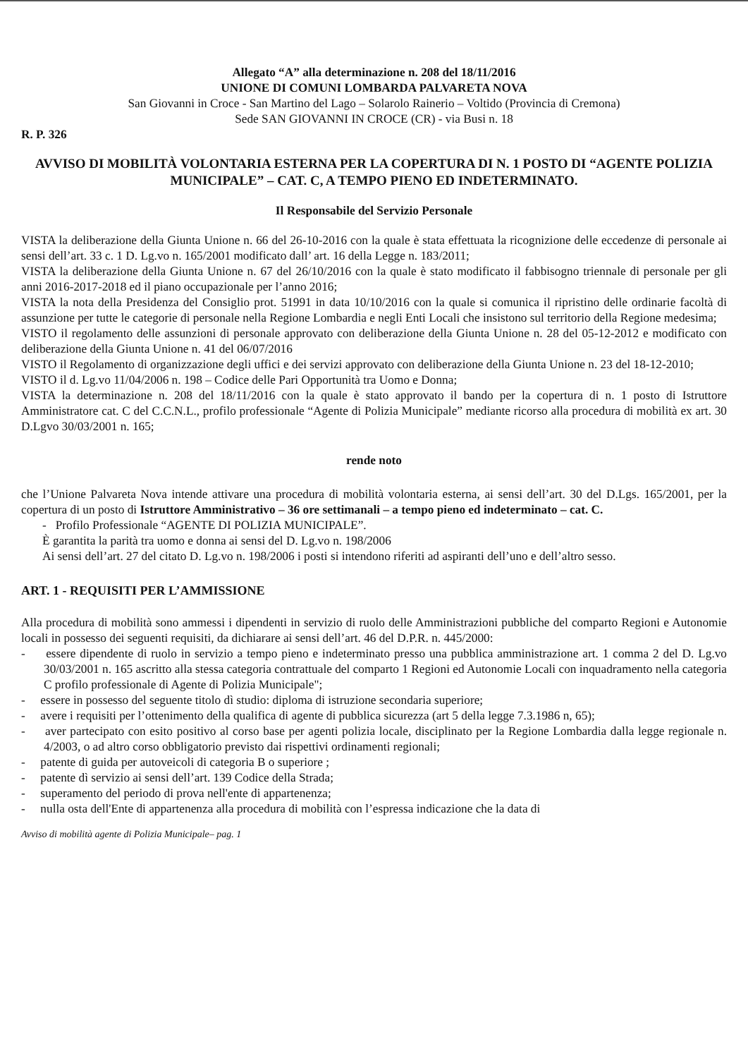Allegato “A” alla determinazione n. 208 del 18/11/2016
UNIONE DI COMUNI LOMBARDA PALVARETA NOVA
San Giovanni in Croce - San Martino del Lago – Solarolo Rainerio – Voltido (Provincia di Cremona)
Sede SAN GIOVANNI IN CROCE (CR) - via Busi n. 18
R. P. 326
AVVISO DI MOBILITÀ VOLONTARIA ESTERNA PER LA COPERTURA DI N. 1 POSTO DI “AGENTE POLIZIA MUNICIPALE” – CAT. C, A TEMPO PIENO ED INDETERMINATO.
Il Responsabile del Servizio Personale
VISTA la deliberazione della Giunta Unione n. 66 del 26-10-2016 con la quale è stata effettuata la ricognizione delle eccedenze di personale ai sensi dell’art. 33 c. 1 D. Lg.vo n. 165/2001 modificato dall’ art. 16 della Legge n. 183/2011;
VISTA la deliberazione della Giunta Unione n. 67 del 26/10/2016 con la quale è stato modificato il fabbisogno triennale di personale per gli anni 2016-2017-2018 ed il piano occupazionale per l’anno 2016;
VISTA la nota della Presidenza del Consiglio prot. 51991 in data 10/10/2016 con la quale si comunica il ripristino delle ordinarie facoltà di assunzione per tutte le categorie di personale nella Regione Lombardia e negli Enti Locali che insistono sul territorio della Regione medesima;
VISTO il regolamento delle assunzioni di personale approvato con deliberazione della Giunta Unione n. 28 del 05-12-2012 e modificato con deliberazione della Giunta Unione n. 41 del 06/07/2016
VISTO il Regolamento di organizzazione degli uffici e dei servizi approvato con deliberazione della Giunta Unione n. 23 del 18-12-2010;
VISTO il d. Lg.vo 11/04/2006 n. 198 – Codice delle Pari Opportunità tra Uomo e Donna;
VISTA la determinazione n. 208 del 18/11/2016 con la quale è stato approvato il bando per la copertura di n. 1 posto di Istruttore Amministratore cat. C del C.C.N.L., profilo professionale “Agente di Polizia Municipale” mediante ricorso alla procedura di mobilità ex art. 30 D.Lgvo 30/03/2001 n. 165;
rende noto
che l’Unione Palvareta Nova intende attivare una procedura di mobilità volontaria esterna, ai sensi dell’art. 30 del D.Lgs. 165/2001, per la copertura di un posto di Istruttore Amministrativo – 36 ore settimanali – a tempo pieno ed indeterminato – cat. C.
- Profilo Professionale “AGENTE DI POLIZIA MUNICIPALE”.
È garantita la parità tra uomo e donna ai sensi del D. Lg.vo n. 198/2006
Ai sensi dell’art. 27 del citato D. Lg.vo n. 198/2006 i posti si intendono riferiti ad aspiranti dell’uno e dell’altro sesso.
ART. 1 - REQUISITI PER L’AMMISSIONE
Alla procedura di mobilità sono ammessi i dipendenti in servizio di ruolo delle Amministrazioni pubbliche del comparto Regioni e Autonomie locali in possesso dei seguenti requisiti, da dichiarare ai sensi dell’art. 46 del D.P.R. n. 445/2000:
- essere dipendente di ruolo in servizio a tempo pieno e indeterminato presso una pubblica amministrazione art. 1 comma 2 del D. Lg.vo 30/03/2001 n. 165 ascritto alla stessa categoria contrattuale del comparto 1 Regioni ed Autonomie Locali con inquadramento nella categoria C profilo professionale di Agente di Polizia Municipale";
- essere in possesso del seguente titolo dì studio: diploma di istruzione secondaria superiore;
- avere i requisiti per l’ottenimento della qualifica di agente di pubblica sicurezza (art 5 della legge 7.3.1986 n, 65);
- aver partecipato con esito positivo al corso base per agenti polizia locale, disciplinato per la Regione Lombardia dalla legge regionale n. 4/2003, o ad altro corso obbligatorio previsto dai rispettivi ordinamenti regionali;
- patente di guida per autoveicoli di categoria B o superiore ;
- patente dì servizio ai sensi dell’art. 139 Codice della Strada;
- superamento del periodo di prova nell'ente di appartenenza;
- nulla osta dell'Ente di appartenenza alla procedura di mobilità con l’espressa indicazione che la data di
Avviso di mobilità agente di Polizia Municipale– pag. 1